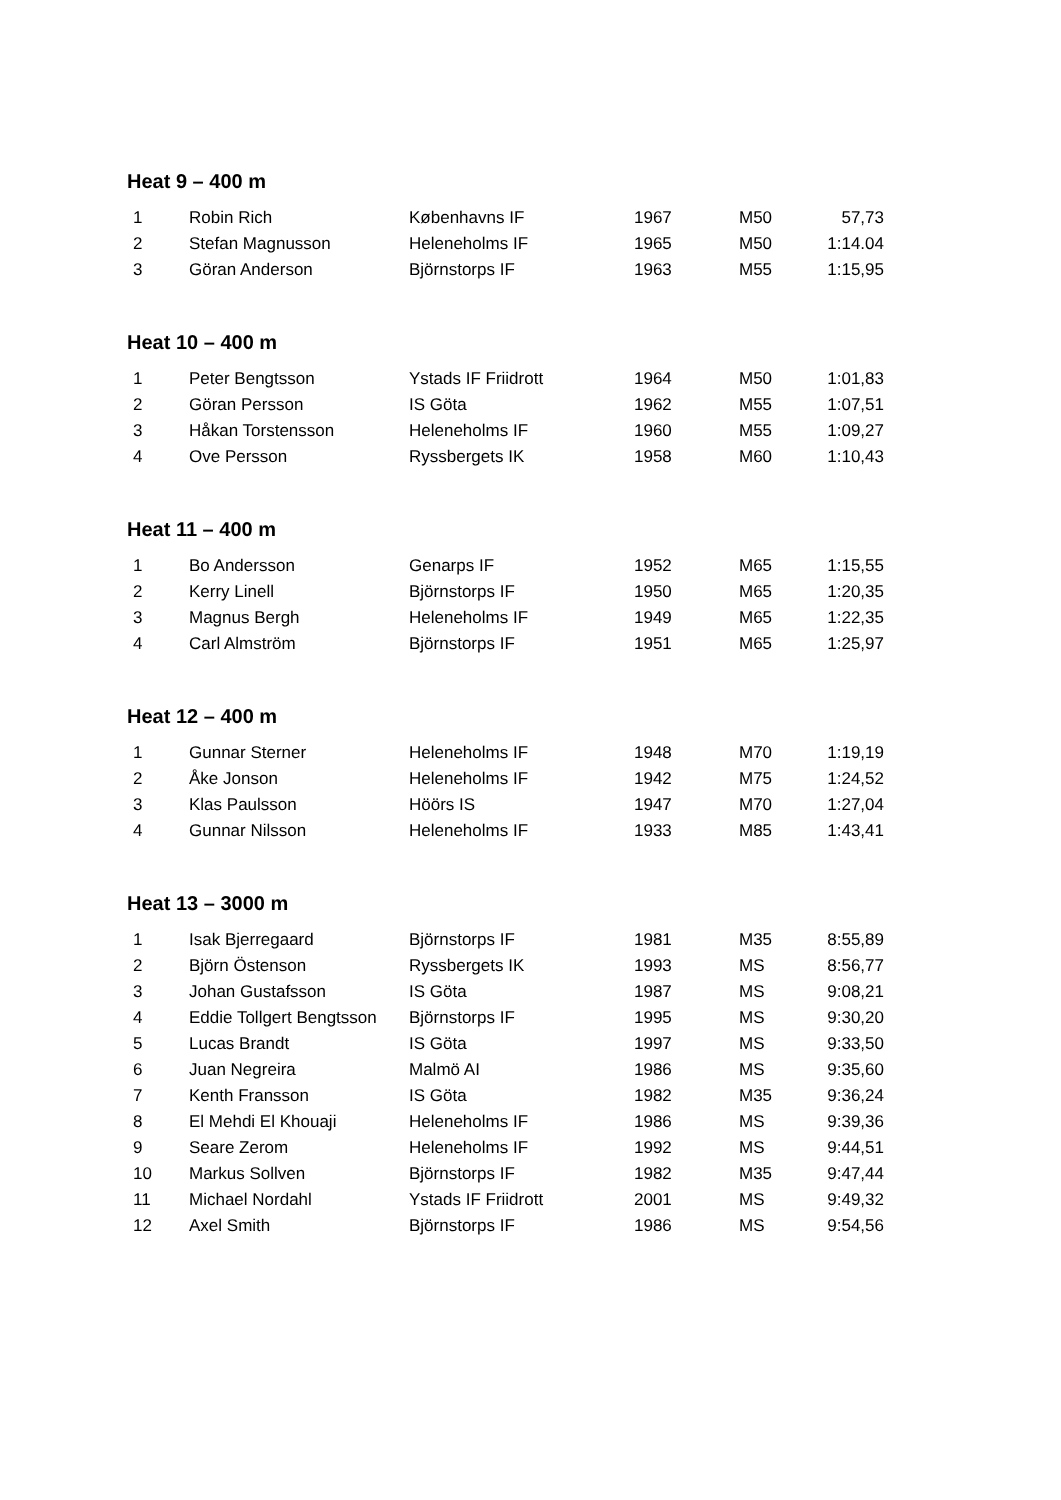Heat 9 – 400 m
| 1 | Robin Rich | Københavns IF | 1967 | M50 | 57,73 |
| 2 | Stefan Magnusson | Heleneholms IF | 1965 | M50 | 1:14.04 |
| 3 | Göran Anderson | Björnstorps IF | 1963 | M55 | 1:15,95 |
Heat 10 – 400 m
| 1 | Peter Bengtsson | Ystads IF Friidrott | 1964 | M50 | 1:01,83 |
| 2 | Göran Persson | IS Göta | 1962 | M55 | 1:07,51 |
| 3 | Håkan Torstensson | Heleneholms IF | 1960 | M55 | 1:09,27 |
| 4 | Ove Persson | Ryssbergets IK | 1958 | M60 | 1:10,43 |
Heat 11 – 400 m
| 1 | Bo Andersson | Genarps IF | 1952 | M65 | 1:15,55 |
| 2 | Kerry Linell | Björnstorps IF | 1950 | M65 | 1:20,35 |
| 3 | Magnus Bergh | Heleneholms IF | 1949 | M65 | 1:22,35 |
| 4 | Carl Almström | Björnstorps IF | 1951 | M65 | 1:25,97 |
Heat 12 – 400 m
| 1 | Gunnar Sterner | Heleneholms IF | 1948 | M70 | 1:19,19 |
| 2 | Åke Jonson | Heleneholms IF | 1942 | M75 | 1:24,52 |
| 3 | Klas Paulsson | Höörs IS | 1947 | M70 | 1:27,04 |
| 4 | Gunnar Nilsson | Heleneholms IF | 1933 | M85 | 1:43,41 |
Heat 13 – 3000 m
| 1 | Isak Bjerregaard | Björnstorps IF | 1981 | M35 | 8:55,89 |
| 2 | Björn Östenson | Ryssbergets IK | 1993 | MS | 8:56,77 |
| 3 | Johan Gustafsson | IS Göta | 1987 | MS | 9:08,21 |
| 4 | Eddie Tollgert Bengtsson | Björnstorps IF | 1995 | MS | 9:30,20 |
| 5 | Lucas Brandt | IS Göta | 1997 | MS | 9:33,50 |
| 6 | Juan Negreira | Malmö AI | 1986 | MS | 9:35,60 |
| 7 | Kenth Fransson | IS Göta | 1982 | M35 | 9:36,24 |
| 8 | El Mehdi El Khouaji | Heleneholms IF | 1986 | MS | 9:39,36 |
| 9 | Seare Zerom | Heleneholms IF | 1992 | MS | 9:44,51 |
| 10 | Markus Sollven | Björnstorps IF | 1982 | M35 | 9:47,44 |
| 11 | Michael Nordahl | Ystads IF Friidrott | 2001 | MS | 9:49,32 |
| 12 | Axel Smith | Björnstorps IF | 1986 | MS | 9:54,56 |